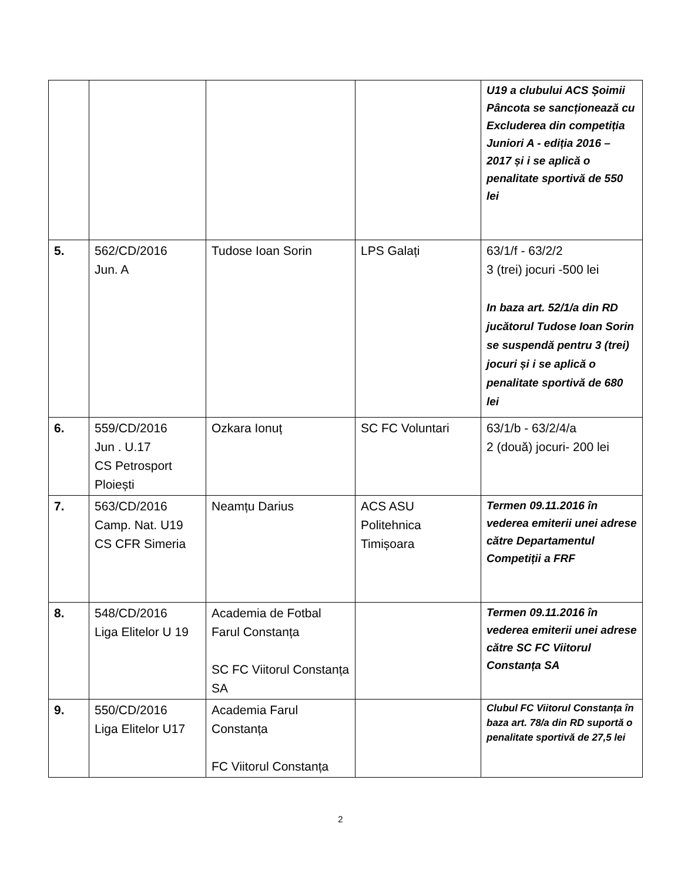| | | | | U19 a clubului ACS Șoimii Pâncota se sancționează cu Excluderea din competiția Juniori A - ediția 2016 – 2017 și i se aplică o penalitate sportivă de 550 lei |
| 5. | 562/CD/2016 Jun. A | Tudose Ioan Sorin | LPS Galați | 63/1/f - 63/2/2 3 (trei) jocuri -500 lei In baza art. 52/1/a din RD jucătorul Tudose Ioan Sorin se suspendă pentru 3 (trei) jocuri și i se aplică o penalitate sportivă de 680 lei |
| 6. | 559/CD/2016 Jun . U.17 CS Petrosport Ploiești | Ozkara Ionuț | SC FC Voluntari | 63/1/b - 63/2/4/a 2 (două) jocuri- 200 lei |
| 7. | 563/CD/2016 Camp. Nat. U19 CS CFR Simeria | Neamțu Darius | ACS ASU Politehnica Timișoara | Termen 09.11.2016 în vederea emiterii unei adrese către Departamentul Competiții a FRF |
| 8. | 548/CD/2016 Liga Elitelor U 19 | Academia de Fotbal Farul Constanța SC FC Viitorul Constanța SA | | Termen 09.11.2016 în vederea emiterii unei adrese către SC FC Viitorul Constanța SA |
| 9. | 550/CD/2016 Liga Elitelor U17 | Academia Farul Constanța FC Viitorul Constanța | | Clubul FC Viitorul Constanța în baza art. 78/a din RD suportă o penalitate sportivă de 27,5 lei |
2